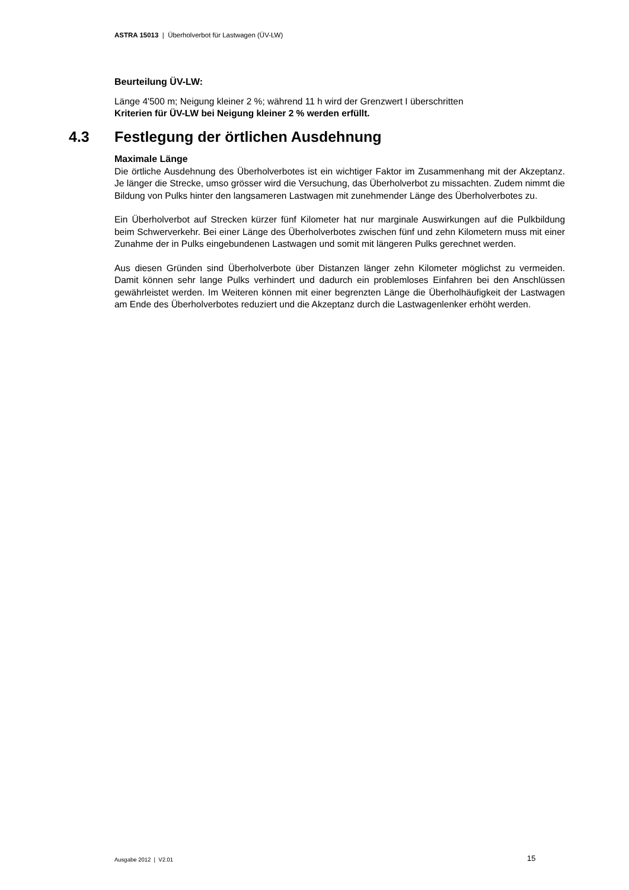ASTRA 15013 | Überholverbot für Lastwagen (ÜV-LW)
Beurteilung ÜV-LW:
Länge 4'500 m; Neigung kleiner 2 %; während 11 h wird der Grenzwert I überschritten
Kriterien für ÜV-LW bei Neigung kleiner 2 % werden erfüllt.
4.3 Festlegung der örtlichen Ausdehnung
Maximale Länge
Die örtliche Ausdehnung des Überholverbotes ist ein wichtiger Faktor im Zusammenhang mit der Akzeptanz. Je länger die Strecke, umso grösser wird die Versuchung, das Überholverbot zu missachten. Zudem nimmt die Bildung von Pulks hinter den langsameren Lastwagen mit zunehmender Länge des Überholverbotes zu.
Ein Überholverbot auf Strecken kürzer fünf Kilometer hat nur marginale Auswirkungen auf die Pulkbildung beim Schwerverkehr. Bei einer Länge des Überholverbotes zwischen fünf und zehn Kilometern muss mit einer Zunahme der in Pulks eingebundenen Lastwagen und somit mit längeren Pulks gerechnet werden.
Aus diesen Gründen sind Überholverbote über Distanzen länger zehn Kilometer möglichst zu vermeiden. Damit können sehr lange Pulks verhindert und dadurch ein problemloses Einfahren bei den Anschlüssen gewährleistet werden. Im Weiteren können mit einer begrenzten Länge die Überholhäufigkeit der Lastwagen am Ende des Überholverbotes reduziert und die Akzeptanz durch die Lastwagenlenker erhöht werden.
Ausgabe 2012 | V2.01 15